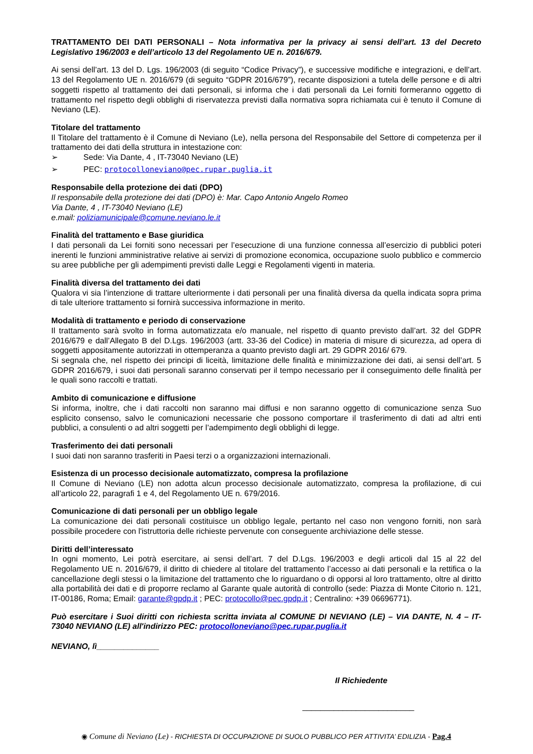TRATTAMENTO DEI DATI PERSONALI – Nota informativa per la privacy ai sensi dell’art. 13 del Decreto Legislativo 196/2003 e dell’articolo 13 del Regolamento UE n. 2016/679.
Ai sensi dell’art. 13 del D. Lgs. 196/2003 (di seguito “Codice Privacy”), e successive modifiche e integrazioni, e dell’art. 13 del Regolamento UE n. 2016/679 (di seguito “GDPR 2016/679”), recante disposizioni a tutela delle persone e di altri soggetti rispetto al trattamento dei dati personali, si informa che i dati personali da Lei forniti formeranno oggetto di trattamento nel rispetto degli obblighi di riservatezza previsti dalla normativa sopra richiamata cui è tenuto il Comune di Neviano (LE).
Titolare del trattamento
Il Titolare del trattamento è il Comune di Neviano (Le), nella persona del Responsabile del Settore di competenza per il trattamento dei dati della struttura in intestazione con:
➢ Sede: Via Dante, 4 , IT-73040 Neviano (LE)
➢ PEC: protocolloneviano@pec.rupar.puglia.it
Responsabile della protezione dei dati (DPO)
Il responsabile della protezione dei dati (DPO) è: Mar. Capo Antonio Angelo Romeo
Via Dante, 4 , IT-73040 Neviano (LE)
e.mail: poliziamunicipale@comune.neviano.le.it
Finalità del trattamento e Base giuridica
I dati personali da Lei forniti sono necessari per l’esecuzione di una funzione connessa all’esercizio di pubblici poteri inerenti le funzioni amministrative relative ai servizi di promozione economica, occupazione suolo pubblico e commercio su aree pubbliche per gli adempimenti previsti dalle Leggi e Regolamenti vigenti in materia.
Finalità diversa del trattamento dei dati
Qualora vi sia l’intenzione di trattare ulteriormente i dati personali per una finalità diversa da quella indicata sopra prima di tale ulteriore trattamento si fornirà successiva informazione in merito.
Modalità di trattamento e periodo di conservazione
Il trattamento sarà svolto in forma automatizzata e/o manuale, nel rispetto di quanto previsto dall’art. 32 del GDPR 2016/679 e dall’Allegato B del D.Lgs. 196/2003 (artt. 33-36 del Codice) in materia di misure di sicurezza, ad opera di soggetti appositamente autorizzati in ottemperanza a quanto previsto dagli art. 29 GDPR 2016/ 679.
Si segnala che, nel rispetto dei principi di liceità, limitazione delle finalità e minimizzazione dei dati, ai sensi dell’art. 5 GDPR 2016/679, i suoi dati personali saranno conservati per il tempo necessario per il conseguimento delle finalità per le quali sono raccolti e trattati.
Ambito di comunicazione e diffusione
Si informa, inoltre, che i dati raccolti non saranno mai diffusi e non saranno oggetto di comunicazione senza Suo esplicito consenso, salvo le comunicazioni necessarie che possono comportare il trasferimento di dati ad altri enti pubblici, a consulenti o ad altri soggetti per l’adempimento degli obblighi di legge.
Trasferimento dei dati personali
I suoi dati non saranno trasferiti in Paesi terzi o a organizzazioni internazionali.
Esistenza di un processo decisionale automatizzato, compresa la profilazione
Il Comune di Neviano (LE) non adotta alcun processo decisionale automatizzato, compresa la profilazione, di cui all’articolo 22, paragrafi 1 e 4, del Regolamento UE n. 679/2016.
Comunicazione di dati personali per un obbligo legale
La comunicazione dei dati personali costituisce un obbligo legale, pertanto nel caso non vengono forniti, non sarà possibile procedere con l'istruttoria delle richieste pervenute con conseguente archiviazione delle stesse.
Diritti dell’interessato
In ogni momento, Lei potrà esercitare, ai sensi dell’art. 7 del D.Lgs. 196/2003 e degli articoli dal 15 al 22 del Regolamento UE n. 2016/679, il diritto di chiedere al titolare del trattamento l’accesso ai dati personali e la rettifica o la cancellazione degli stessi o la limitazione del trattamento che lo riguardano o di opporsi al loro trattamento, oltre al diritto alla portabilità dei dati e di proporre reclamo al Garante quale autorità di controllo (sede: Piazza di Monte Citorio n. 121, IT-00186, Roma; Email: garante@gpdp.it ; PEC: protocollo@pec.gpdp.it ; Centralino: +39 06696771).
Può esercitare i Suoi diritti con richiesta scritta inviata al COMUNE DI NEVIANO (LE) – VIA DANTE, N. 4 – IT-73040 NEVIANO (LE) all'indirizzo PEC: protocolloneviano@pec.rupar.puglia.it
NEVIANO, lì______________
Il Richiedente
_________________________
◉ Comune di Neviano (Le) - RICHIESTA DI OCCUPAZIONE DI SUOLO PUBBLICO PER ATTIVITA’ EDILIZIA - Pag.4